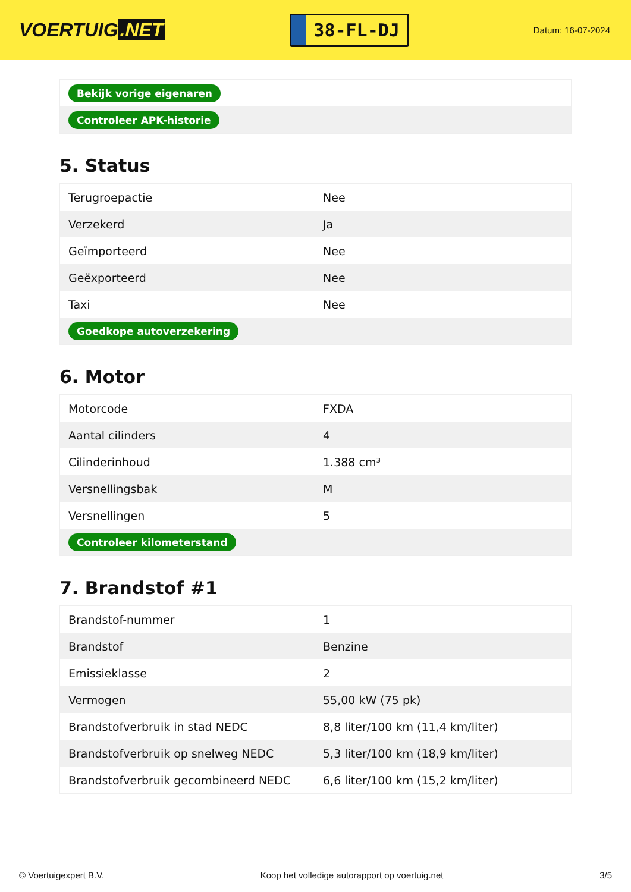VOERTUIG.NET
38-FL-DJ
Datum: 16-07-2024
| Bekijk vorige eigenaren |
| Controleer APK-historie |
5. Status
| Terugroepactie | Nee |
| Verzekerd | Ja |
| Geïmporteerd | Nee |
| Geëxporteerd | Nee |
| Taxi | Nee |
| Goedkope autoverzekering | |
6. Motor
| Motorcode | FXDA |
| Aantal cilinders | 4 |
| Cilinderinhoud | 1.388 cm³ |
| Versnellingsbak | M |
| Versnellingen | 5 |
| Controleer kilometerstand | |
7. Brandstof #1
| Brandstof-nummer | 1 |
| Brandstof | Benzine |
| Emissieklasse | 2 |
| Vermogen | 55,00 kW (75 pk) |
| Brandstofverbruik in stad NEDC | 8,8 liter/100 km (11,4 km/liter) |
| Brandstofverbruik op snelweg NEDC | 5,3 liter/100 km (18,9 km/liter) |
| Brandstofverbruik gecombineerd NEDC | 6,6 liter/100 km (15,2 km/liter) |
© Voertuigexpert B.V. Koop het volledige autorapport op voertuig.net 3/5